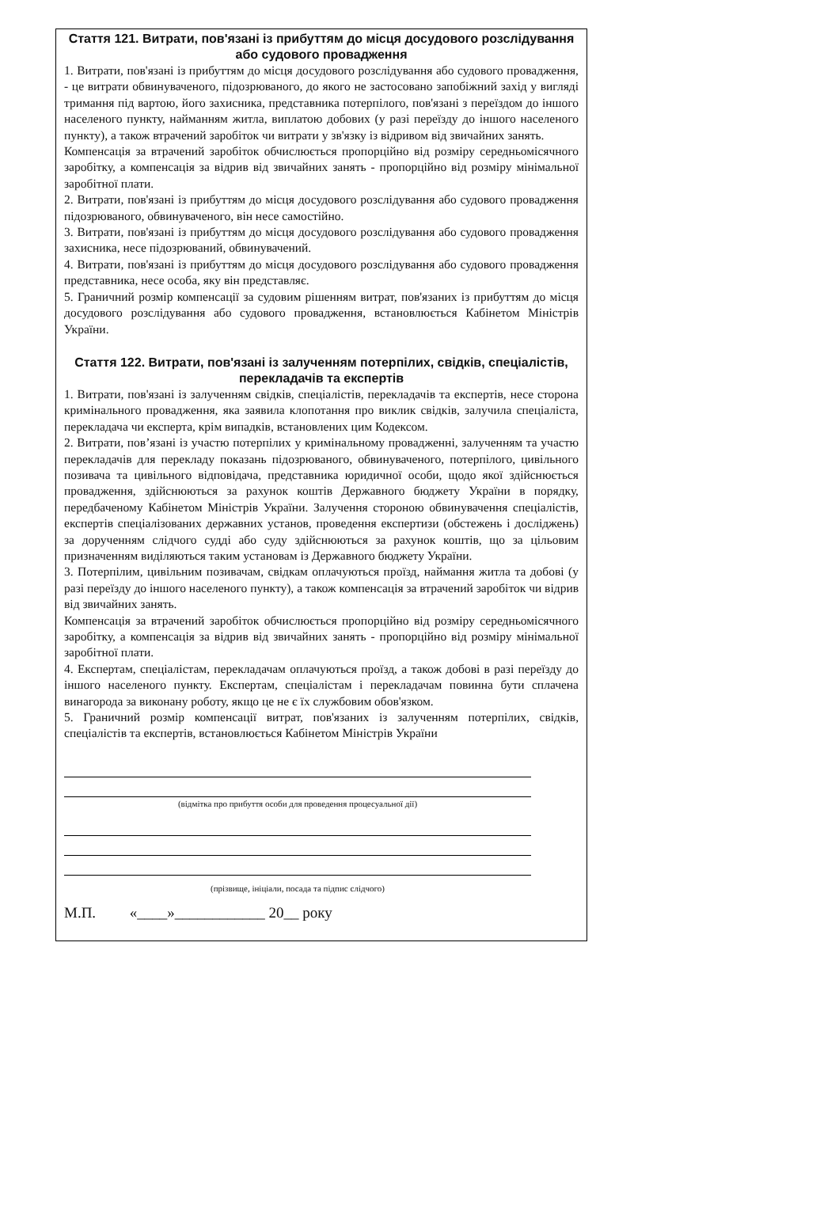Стаття 121. Витрати, пов'язані із прибуттям до місця досудового розслідування або судового провадження
1. Витрати, пов'язані із прибуттям до місця досудового розслідування або судового провадження, - це витрати обвинуваченого, підозрюваного, до якого не застосовано запобіжний захід у вигляді тримання під вартою, його захисника, представника потерпілого, пов'язані з переїздом до іншого населеного пункту, найманням житла, виплатою добових (у разі переїзду до іншого населеного пункту), а також втрачений заробіток чи витрати у зв'язку із відривом від звичайних занять.
Компенсація за втрачений заробіток обчислюється пропорційно від розміру середньомісячного заробітку, а компенсація за відрив від звичайних занять - пропорційно від розміру мінімальної заробітної плати.
2. Витрати, пов'язані із прибуттям до місця досудового розслідування або судового провадження підозрюваного, обвинуваченого, він несе самостійно.
3. Витрати, пов'язані із прибуттям до місця досудового розслідування або судового провадження захисника, несе підозрюваний, обвинувачений.
4. Витрати, пов'язані із прибуттям до місця досудового розслідування або судового провадження представника, несе особа, яку він представляє.
5. Граничний розмір компенсації за судовим рішенням витрат, пов'язаних із прибуттям до місця досудового розслідування або судового провадження, встановлюється Кабінетом Міністрів України.
Стаття 122. Витрати, пов'язані із залученням потерпілих, свідків, спеціалістів, перекладачів та експертів
1. Витрати, пов'язані із залученням свідків, спеціалістів, перекладачів та експертів, несе сторона кримінального провадження, яка заявила клопотання про виклик свідків, залучила спеціаліста, перекладача чи експерта, крім випадків, встановлених цим Кодексом.
2. Витрати, пов’язані із участю потерпілих у кримінальному провадженні, залученням та участю перекладачів для перекладу показань підозрюваного, обвинуваченого, потерпілого, цивільного позивача та цивільного відповідача, представника юридичної особи, щодо якої здійснюється провадження, здійснюються за рахунок коштів Державного бюджету України в порядку, передбаченому Кабінетом Міністрів України. Залучення стороною обвинувачення спеціалістів, експертів спеціалізованих державних установ, проведення експертизи (обстежень і досліджень) за дорученням слідчого судді або суду здійснюються за рахунок коштів, що за цільовим призначенням виділяються таким установам із Державного бюджету України.
3. Потерпілим, цивільним позивачам, свідкам оплачуються проїзд, наймання житла та добові (у разі переїзду до іншого населеного пункту), а також компенсація за втрачений заробіток чи відрив від звичайних занять.
Компенсація за втрачений заробіток обчислюється пропорційно від розміру середньомісячного заробітку, а компенсація за відрив від звичайних занять - пропорційно від розміру мінімальної заробітної плати.
4. Експертам, спеціалістам, перекладачам оплачуються проїзд, а також добові в разі переїзду до іншого населеного пункту. Експертам, спеціалістам і перекладачам повинна бути сплачена винагорода за виконану роботу, якщо це не є їх службовим обов'язком.
5. Граничний розмір компенсації витрат, пов'язаних із залученням потерпілих, свідків, спеціалістів та експертів, встановлюється Кабінетом Міністрів України
(відмітка про прибуття особи для проведення процесуальної дії)
(прізвище, ініціали, посада та підпис слідчого)
М.П. «____»____________ 20__ року